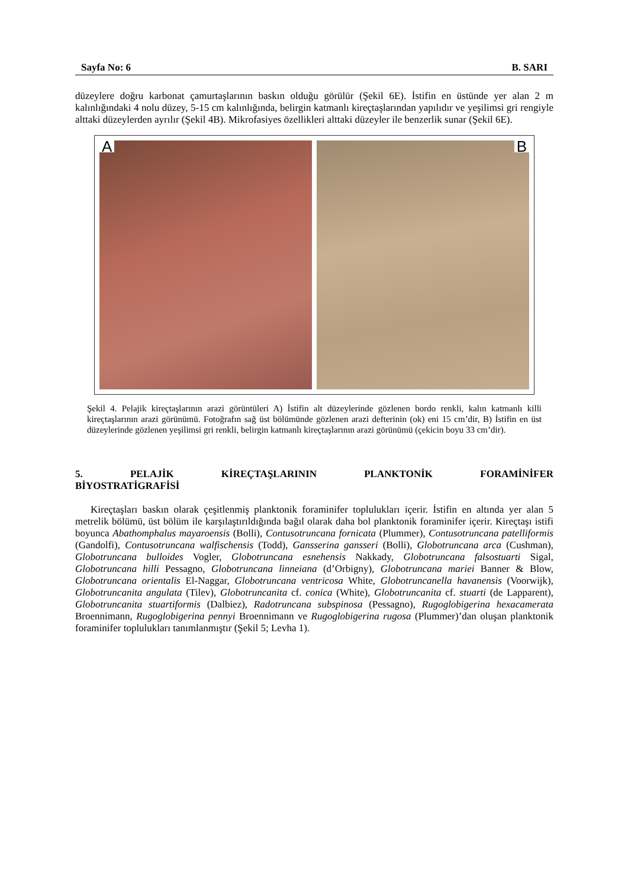Sayfa No: 6 B. SARI
düzeylere doğru karbonat çamurtaşlarının baskın olduğu görülür (Şekil 6E). İstifin en üstünde yer alan 2 m kalınlığındaki 4 nolu düzey, 5-15 cm kalınlığında, belirgin katmanlı kireçtaşlarından yapılıdır ve yeşilimsi gri rengiyle alttaki düzeylerden ayrılır (Şekil 4B). Mikrofasiyes özellikleri alttaki düzeyler ile benzerlik sunar (Şekil 6E).
A
B
Şekil 4. Pelajik kireçtaşlarının arazi görüntüleri A) İstifin alt düzeylerinde gözlenen bordo renkli, kalın katmanlı killi kireçtaşlarının arazi görünümü. Fotoğrafın sağ üst bölümünde gözlenen arazi defterinin (ok) eni 15 cm’dir, B) İstifin en üst düzeylerinde gözlenen yeşilimsi gri renkli, belirgin katmanlı kireçtaşlarının arazi görünümü (çekicin boyu 33 cm’dir).
5. PELAJİK KİREÇTAŞLARININ PLANKTONİK FORAMİNİFER
BİYOSTRATİGRAFİSİ
Kireçtaşları baskın olarak çeşitlenmiş planktonik foraminifer toplulukları içerir. İstifin en altında yer alan 5 metrelik bölümü, üst bölüm ile karşılaştırıldığında bağıl olarak daha bol planktonik foraminifer içerir. Kireçtaşı istifi boyunca Abathomphalus mayaroensis (Bolli), Contusotruncana fornicata (Plummer), Contusotruncana patelliformis (Gandolfi), Contusotruncana walfischensis (Todd), Gansserina gansseri (Bolli), Globotruncana arca (Cushman), Globotruncana bulloides Vogler, Globotruncana esnehensis Nakkady, Globotruncana falsostuarti Sigal, Globotruncana hilli Pessagno, Globotruncana linneiana (d’Orbigny), Globotruncana mariei Banner & Blow, Globotruncana orientalis El-Naggar, Globotruncana ventricosa White, Globotruncanella havanensis (Voorwijk), Globotruncanita angulata (Tilev), Globotruncanita cf. conica (White), Globotruncanita cf. stuarti (de Lapparent), Globotruncanita stuartiformis (Dalbiez), Radotruncana subspinosa (Pessagno), Rugoglobigerina hexacamerata Broennimann, Rugoglobigerina pennyi Broennimann ve Rugoglobigerina rugosa (Plummer)’dan oluşan planktonik foraminifer toplulukları tanımlanmıştır (Şekil 5; Levha 1).